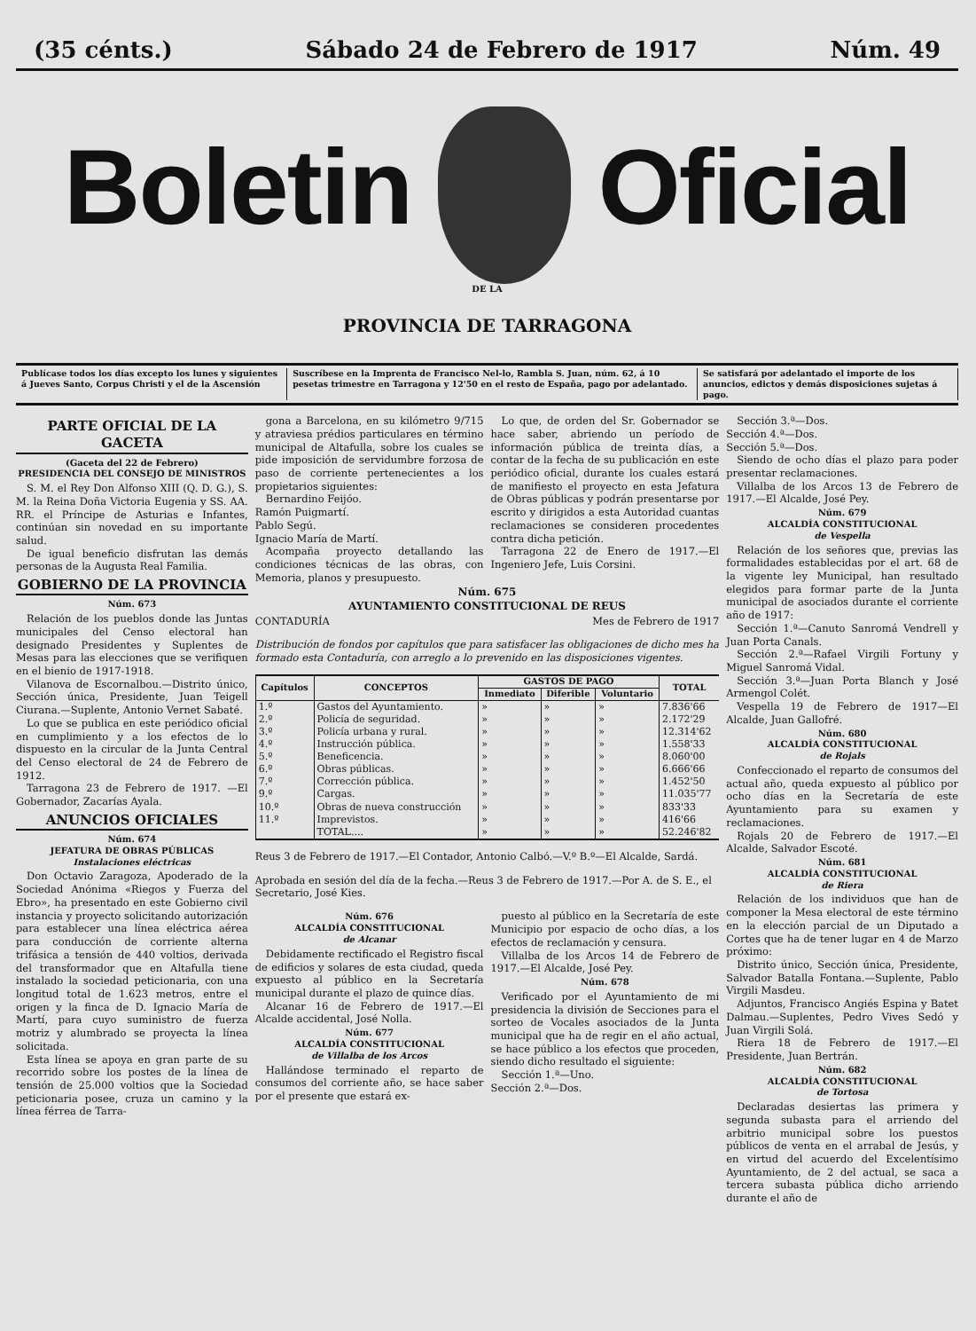(35 cénts.) Sábado 24 de Febrero de 1917 Núm. 49
Boletin Oficial
DE LA
PROVINCIA DE TARRAGONA
Publícase todos los días excepto los lunes y siguientes á Jueves Santo, Corpus Christi y el de la Ascensión
Suscríbese en la Imprenta de Francisco Nel-lo, Rambla S. Juan, núm. 62, á 10 pesetas trimestre en Tarragona y 12'50 en el resto de España, pago por adelantado.
Se satisfará por adelantado el importe de los anuncios, edictos y demás disposiciones sujetas á pago.
PARTE OFICIAL DE LA GACETA
(Gaceta del 22 de Febrero)
PRESIDENCIA DEL CONSEJO DE MINISTROS
S. M. el Rey Don Alfonso XIII (Q. D. G.), S. M. la Reina Doña Victoria Eugenia y SS. AA. RR. el Príncipe de Asturias e Infantes, continúan sin novedad en su importante salud.
De igual beneficio disfrutan las demás personas de la Augusta Real Familia.
GOBIERNO DE LA PROVINCIA
Núm. 673
Relación de los pueblos donde las Juntas municipales del Censo electoral han designado Presidentes y Suplentes de Mesas para las elecciones que se verifiquen en el bienio de 1917-1918.
Vilanova de Escornalbou.—Distrito único, Sección única, Presidente, Juan Teigell Ciurana.—Suplente, Antonio Vernet Sabaté.
Lo que se publica en este periódico oficial en cumplimiento y a los efectos de lo dispuesto en la circular de la Junta Central del Censo electoral de 24 de Febrero de 1912.
Tarragona 23 de Febrero de 1917. —El Gobernador, Zacarías Ayala.
ANUNCIOS OFICIALES
Núm. 674
JEFATURA DE OBRAS PÚBLICAS
Instalaciones eléctricas
Don Octavio Zaragoza, Apoderado de la Sociedad Anónima «Riegos y Fuerza del Ebro», ha presentado en este Gobierno civil instancia y proyecto solicitando autorización para establecer una línea eléctrica aérea para conducción de corriente alterna trifásica a tensión de 440 voltios, derivada del transformador que en Altafulla tiene instalado la sociedad peticionaria, con una longitud total de 1.623 metros, entre el origen y la finca de D. Ignacio María de Martí, para cuyo suministro de fuerza motriz y alumbrado se proyecta la línea solicitada.
Esta línea se apoya en gran parte de su recorrido sobre los postes de la línea de tensión de 25.000 voltios que la Sociedad peticionaria posee, cruza un camino y la línea férrea de Tarra-
gona a Barcelona, en su kilómetro 9/715 y atraviesa prédios particulares en término municipal de Altafulla, sobre los cuales se pide imposición de servidumbre forzosa de paso de corriente pertenecientes a los propietarios siguientes:
Bernardino Feijóo.
Ramón Puigmartí.
Pablo Segú.
Ignacio María de Martí.
Acompaña proyecto detallando las condiciones técnicas de las obras, con Memoria, planos y presupuesto.
Lo que, de orden del Sr. Gobernador se hace saber, abriendo un período de información pública de treinta días, a contar de la fecha de su publicación en este periódico oficial, durante los cuales estará de manifiesto el proyecto en esta Jefatura de Obras públicas y podrán presentarse por escrito y dirigidos a esta Autoridad cuantas reclamaciones se consideren procedentes contra dicha petición.
Tarragona 22 de Enero de 1917.—El Ingeniero Jefe, Luis Corsini.
Núm. 675
AYUNTAMIENTO CONSTITUCIONAL DE REUS
CONTADURÍA Mes de Febrero de 1917
Distribución de fondos por capítulos que para satisfacer las obligaciones de dicho mes ha formado esta Contaduría, con arreglo a lo prevenido en las disposiciones vigentes.
| Capítulos | CONCEPTOS | GASTOS DE PAGO | | | TOTAL |
| --- | --- | --- | --- | --- | --- |
| | | Inmediato | Diferible | Voluntario | |
| 1.º | Gastos del Ayuntamiento. | » | » | » | 7.836'66 |
| 2.º | Policía de seguridad. | » | » | » | 2.172'29 |
| 3.º | Policía urbana y rural. | » | » | » | 12.314'62 |
| 4.º | Instrucción pública. | » | » | » | 1.558'33 |
| 5.º | Beneficencia. | » | » | » | 8.060'00 |
| 6.º | Obras públicas. | » | » | » | 6.666'66 |
| 7.º | Corrección pública. | » | » | » | 1.452'50 |
| 9.º | Cargas. | » | » | » | 11.035'77 |
| 10.º | Obras de nueva construcción | » | » | » | 833'33 |
| 11.º | Imprevistos. | » | » | » | 416'66 |
| | TOTAL.... | » | » | » | 52.246'82 |
Reus 3 de Febrero de 1917.—El Contador, Antonio Calbó.—V.º B.º—El Alcalde, Sardá.
Aprobada en sesión del día de la fecha.—Reus 3 de Febrero de 1917.—Por A. de S. E., el Secretario, José Kies.
Núm. 676
ALCALDÍA CONSTITUCIONAL
de Alcanar
Debidamente rectificado el Registro fiscal de edificios y solares de esta ciudad, queda expuesto al público en la Secretaría municipal durante el plazo de quince días.
Alcanar 16 de Febrero de 1917.—El Alcalde accidental, José Nolla.
Núm. 677
ALCALDÍA CONSTITUCIONAL
de Villalba de los Arcos
Hallándose terminado el reparto de consumos del corriente año, se hace saber por el presente que estará ex-
puesto al público en la Secretaría de este Municipio por espacio de ocho días, a los efectos de reclamación y censura.
Villalba de los Arcos 14 de Febrero de 1917.—El Alcalde, José Pey.
Núm. 678
Verificado por el Ayuntamiento de mi presidencia la división de Secciones para el sorteo de Vocales asociados de la Junta municipal que ha de regir en el año actual, se hace público a los efectos que proceden, siendo dicho resultado el siguiente:
Sección 1.ª—Uno.
Sección 2.ª—Dos.
Sección 3.ª—Dos.
Sección 4.ª—Dos.
Sección 5.ª—Dos.
Siendo de ocho días el plazo para poder presentar reclamaciones.
Villalba de los Arcos 13 de Febrero de 1917.—El Alcalde, José Pey.
Núm. 679
ALCALDÍA CONSTITUCIONAL
de Vespella
Relación de los señores que, previas las formalidades establecidas por el art. 68 de la vigente ley Municipal, han resultado elegidos para formar parte de la Junta municipal de asociados durante el corriente año de 1917:
Sección 1.ª—Canuto Sanromá Vendrell y Juan Porta Canals.
Sección 2.ª—Rafael Virgili Fortuny y Miguel Sanromá Vidal.
Sección 3.ª—Juan Porta Blanch y José Armengol Colét.
Vespella 19 de Febrero de 1917—El Alcalde, Juan Gallofré.
Núm. 680
ALCALDÍA CONSTITUCIONAL
de Rojals
Confeccionado el reparto de consumos del actual año, queda expuesto al público por ocho días en la Secretaría de este Ayuntamiento para su examen y reclamaciones.
Rojals 20 de Febrero de 1917.—El Alcalde, Salvador Escoté.
Núm. 681
ALCALDÍA CONSTITUCIONAL
de Riera
Relación de los individuos que han de componer la Mesa electoral de este término en la elección parcial de un Diputado a Cortes que ha de tener lugar en 4 de Marzo próximo:
Distrito único, Sección única, Presidente, Salvador Batalla Fontana.—Suplente, Pablo Virgili Masdeu.
Adjuntos, Francisco Angiés Espina y Batet Dalmau.—Suplentes, Pedro Vives Sedó y Juan Virgili Solá.
Riera 18 de Febrero de 1917.—El Presidente, Juan Bertrán.
Núm. 682
ALCALDÍA CONSTITUCIONAL
de Tortosa
Declaradas desiertas las primera y segunda subasta para el arriendo del arbitrio municipal sobre los puestos públicos de venta en el arrabal de Jesús, y en virtud del acuerdo del Excelentísimo Ayuntamiento, de 2 del actual, se saca a tercera subasta pública dicho arriendo durante el año de